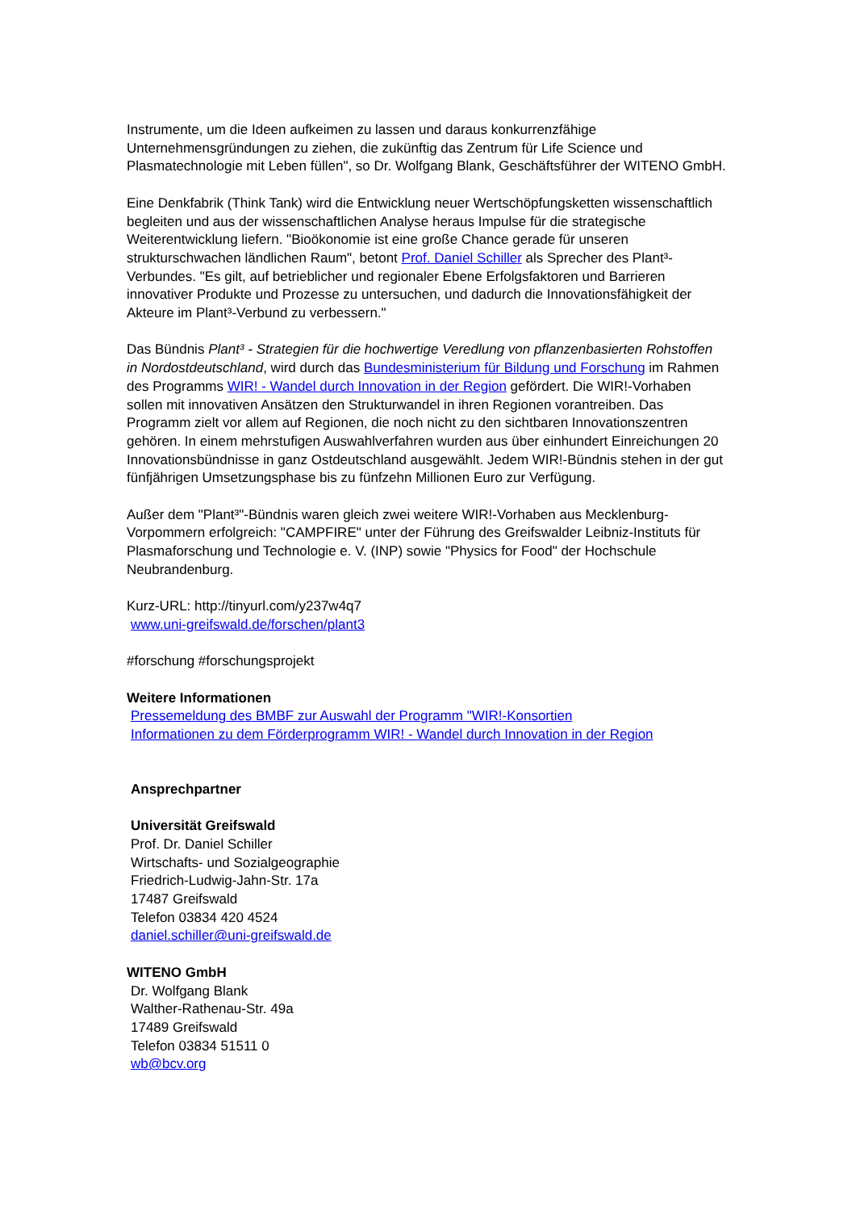Instrumente, um die Ideen aufkeimen zu lassen und daraus konkurrenzfähige Unternehmensgründungen zu ziehen, die zukünftig das Zentrum für Life Science und Plasmatechnologie mit Leben füllen", so Dr. Wolfgang Blank, Geschäftsführer der WITENO GmbH.
Eine Denkfabrik (Think Tank) wird die Entwicklung neuer Wertschöpfungsketten wissenschaftlich begleiten und aus der wissenschaftlichen Analyse heraus Impulse für die strategische Weiterentwicklung liefern. "Bioökonomie ist eine große Chance gerade für unseren strukturschwachen ländlichen Raum", betont Prof. Daniel Schiller als Sprecher des Plant³-Verbundes. "Es gilt, auf betrieblicher und regionaler Ebene Erfolgsfaktoren und Barrieren innovativer Produkte und Prozesse zu untersuchen, und dadurch die Innovationsfähigkeit der Akteure im Plant³-Verbund zu verbessern."
Das Bündnis Plant³ - Strategien für die hochwertige Veredlung von pflanzenbasierten Rohstoffen in Nordostdeutschland, wird durch das Bundesministerium für Bildung und Forschung im Rahmen des Programms WIR! - Wandel durch Innovation in der Region gefördert. Die WIR!-Vorhaben sollen mit innovativen Ansätzen den Strukturwandel in ihren Regionen vorantreiben. Das Programm zielt vor allem auf Regionen, die noch nicht zu den sichtbaren Innovationszentren gehören. In einem mehrstufigen Auswahlverfahren wurden aus über einhundert Einreichungen 20 Innovationsbündnisse in ganz Ostdeutschland ausgewählt. Jedem WIR!-Bündnis stehen in der gut fünfjährigen Umsetzungsphase bis zu fünfzehn Millionen Euro zur Verfügung.
Außer dem "Plant³"-Bündnis waren gleich zwei weitere WIR!-Vorhaben aus Mecklenburg-Vorpommern erfolgreich: "CAMPFIRE" unter der Führung des Greifswalder Leibniz-Instituts für Plasmaforschung und Technologie e. V. (INP) sowie "Physics for Food" der Hochschule Neubrandenburg.
Kurz-URL: http://tinyurl.com/y237w4q7
www.uni-greifswald.de/forschen/plant3
#forschung #forschungsprojekt
Weitere Informationen
Pressemeldung des BMBF zur Auswahl der Programm "WIR!-Konsortien
Informationen zu dem Förderprogramm WIR! - Wandel durch Innovation in der Region
Ansprechpartner
Universität Greifswald
Prof. Dr. Daniel Schiller
Wirtschafts- und Sozialgeographie
Friedrich-Ludwig-Jahn-Str. 17a
17487 Greifswald
Telefon 03834 420 4524
daniel.schiller@uni-greifswald.de
WITENO GmbH
Dr. Wolfgang Blank
Walther-Rathenau-Str. 49a
17489 Greifswald
Telefon 03834 51511 0
wb@bcv.org